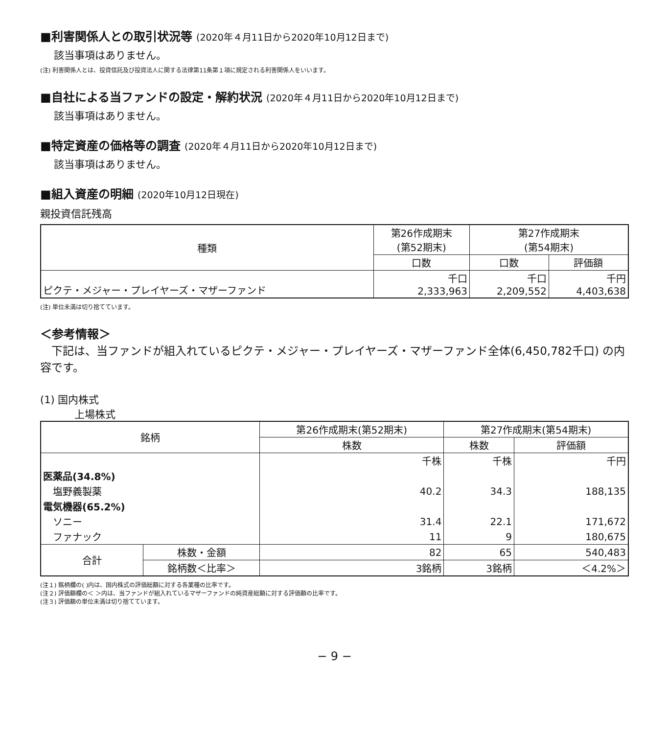■利害関係人との取引状況等 (2020年４月11日から2020年10月12日まで)
該当事項はありません。
(注) 利害関係人とは、投資信託及び投資法人に関する法律第11条第１項に規定される利害関係人をいいます。
■自社による当ファンドの設定・解約状況 (2020年４月11日から2020年10月12日まで)
該当事項はありません。
■特定資産の価格等の調査 (2020年４月11日から2020年10月12日まで)
該当事項はありません。
■組入資産の明細 (2020年10月12日現在)
親投資信託残高
| 種類 | 第26作成期末 (第52期末) | 第27作成期末 (第54期末) | |
| --- | --- | --- | --- |
| | 口数 | 口数 | 評価額 |
| ピクテ・メジャー・プレイヤーズ・マザーファンド | 千口 2,333,963 | 千口 2,209,552 | 千円 4,403,638 |
(注) 単位未満は切り捨てています。
＜参考情報＞
下記は、当ファンドが組入れているピクテ・メジャー・プレイヤーズ・マザーファンド全体(6,450,782千口) の内容です。
(1) 国内株式
上場株式
| 銘柄 | | 第26作成期末(第52期末) | 第27作成期末(第54期末) | |
| --- | --- | --- | --- | --- |
| | | 株数 | 株数 | 評価額 |
| | | 千株 | 千株 | 千円 |
| 医薬品(34.8%) | | | | |
| 塩野義製薬 | | 40.2 | 34.3 | 188,135 |
| 電気機器(65.2%) | | | | |
| ソニー | | 31.4 | 22.1 | 171,672 |
| ファナック | | 11 | 9 | 180,675 |
| 合計 | 株数・金額 | 82 | 65 | 540,483 |
| | 銘柄数＜比率＞ | 3銘柄 | 3銘柄 | ＜4.2%＞ |
(注１) 銘柄欄の( )内は、国内株式の評価総額に対する各業種の比率です。
(注２) 評価額欄の＜ ＞内は、当ファンドが組入れているマザーファンドの純資産総額に対する評価額の比率です。
(注３) 評価額の単位未満は切り捨てています。
− 9 −